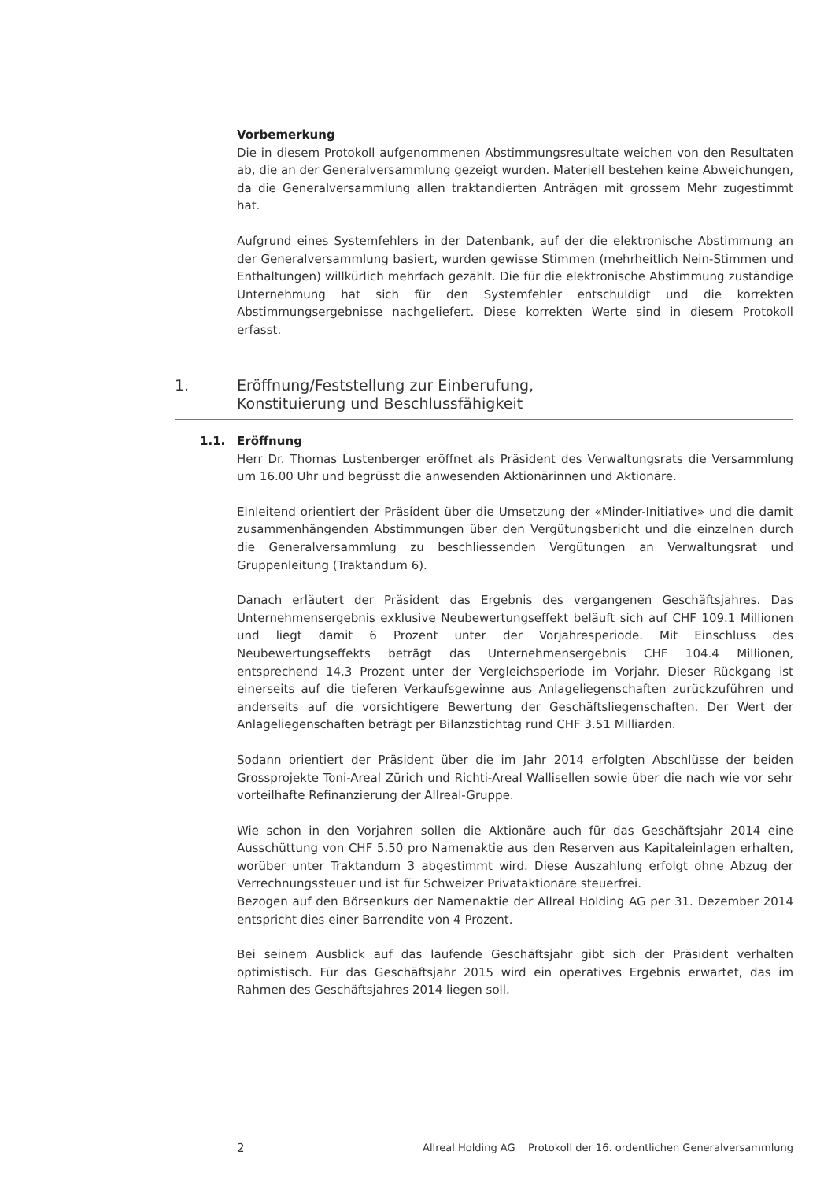Vorbemerkung
Die in diesem Protokoll aufgenommenen Abstimmungsresultate weichen von den Resultaten ab, die an der Generalversammlung gezeigt wurden. Materiell bestehen keine Abweichungen, da die Generalversammlung allen traktandierten Anträgen mit grossem Mehr zugestimmt hat.
Aufgrund eines Systemfehlers in der Datenbank, auf der die elektronische Abstimmung an der Generalversammlung basiert, wurden gewisse Stimmen (mehrheitlich Nein-Stimmen und Enthaltungen) willkürlich mehrfach gezählt. Die für die elektronische Abstimmung zuständige Unternehmung hat sich für den Systemfehler entschuldigt und die korrekten Abstimmungsergebnisse nachgeliefert. Diese korrekten Werte sind in diesem Protokoll erfasst.
1. Eröffnung/Feststellung zur Einberufung,
Konstituierung und Beschlussfähigkeit
1.1. Eröffnung
Herr Dr. Thomas Lustenberger eröffnet als Präsident des Verwaltungsrats die Versammlung um 16.00 Uhr und begrüsst die anwesenden Aktionärinnen und Aktionäre.
Einleitend orientiert der Präsident über die Umsetzung der «Minder-Initiative» und die damit zusammenhängenden Abstimmungen über den Vergütungsbericht und die einzelnen durch die Generalversammlung zu beschliessenden Vergütungen an Verwaltungsrat und Gruppenleitung (Traktandum 6).
Danach erläutert der Präsident das Ergebnis des vergangenen Geschäftsjahres. Das Unternehmensergebnis exklusive Neubewertungseffekt beläuft sich auf CHF 109.1 Millionen und liegt damit 6 Prozent unter der Vorjahresperiode. Mit Einschluss des Neubewertungseffekts beträgt das Unternehmensergebnis CHF 104.4 Millionen, entsprechend 14.3 Prozent unter der Vergleichsperiode im Vorjahr. Dieser Rückgang ist einerseits auf die tieferen Verkaufsgewinne aus Anlageliegenschaften zurückzuführen und anderseits auf die vorsichtigere Bewertung der Geschäftsliegenschaften. Der Wert der Anlageliegenschaften beträgt per Bilanzstichtag rund CHF 3.51 Milliarden.
Sodann orientiert der Präsident über die im Jahr 2014 erfolgten Abschlüsse der beiden Grossprojekte Toni-Areal Zürich und Richti-Areal Wallisellen sowie über die nach wie vor sehr vorteilhafte Refinanzierung der Allreal-Gruppe.
Wie schon in den Vorjahren sollen die Aktionäre auch für das Geschäftsjahr 2014 eine Ausschüttung von CHF 5.50 pro Namenaktie aus den Reserven aus Kapitaleinlagen erhalten, worüber unter Traktandum 3 abgestimmt wird. Diese Auszahlung erfolgt ohne Abzug der Verrechnungssteuer und ist für Schweizer Privataktionäre steuerfrei.
Bezogen auf den Börsenkurs der Namenaktie der Allreal Holding AG per 31. Dezember 2014 entspricht dies einer Barrendite von 4 Prozent.
Bei seinem Ausblick auf das laufende Geschäftsjahr gibt sich der Präsident verhalten optimistisch. Für das Geschäftsjahr 2015 wird ein operatives Ergebnis erwartet, das im Rahmen des Geschäftsjahres 2014 liegen soll.
2 Allreal Holding AG Protokoll der 16. ordentlichen Generalversammlung